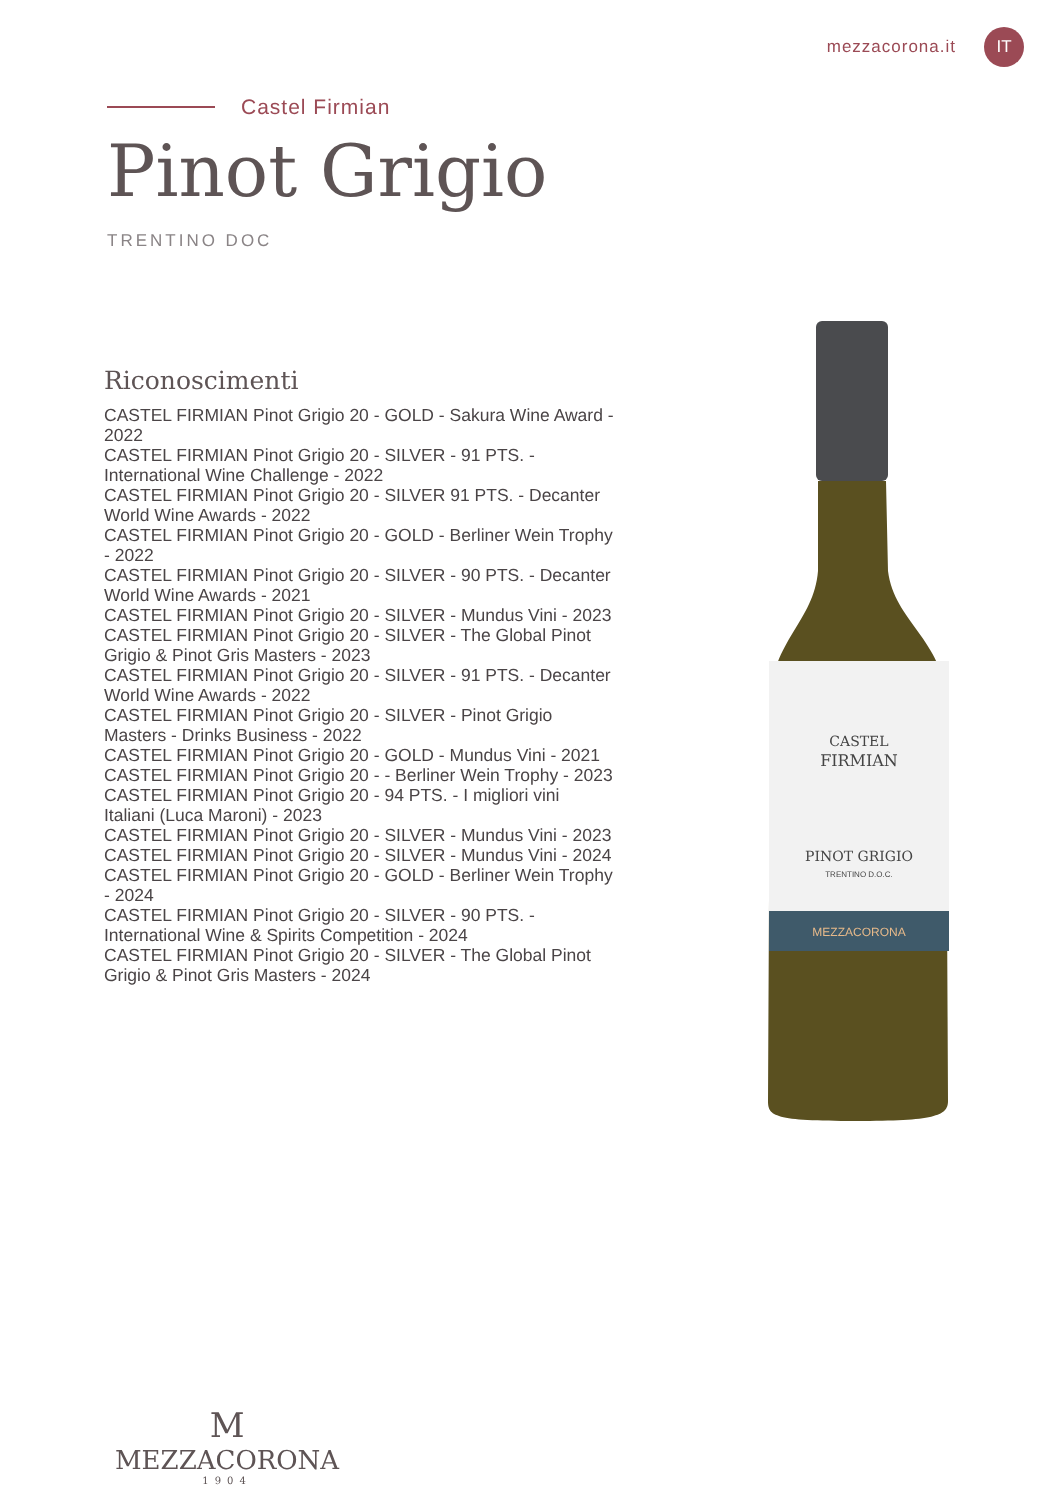mezzacorona.it IT
Castel Firmian
Pinot Grigio
TRENTINO DOC
Riconoscimenti
CASTEL FIRMIAN Pinot Grigio 20 - GOLD - Sakura Wine Award - 2022
CASTEL FIRMIAN Pinot Grigio 20 - SILVER - 91 PTS. - International Wine Challenge - 2022
CASTEL FIRMIAN Pinot Grigio 20 - SILVER 91 PTS. - Decanter World Wine Awards - 2022
CASTEL FIRMIAN Pinot Grigio 20 - GOLD - Berliner Wein Trophy - 2022
CASTEL FIRMIAN Pinot Grigio 20 - SILVER - 90 PTS. - Decanter World Wine Awards - 2021
CASTEL FIRMIAN Pinot Grigio 20 - SILVER - Mundus Vini - 2023
CASTEL FIRMIAN Pinot Grigio 20 - SILVER - The Global Pinot Grigio & Pinot Gris Masters - 2023
CASTEL FIRMIAN Pinot Grigio 20 - SILVER - 91 PTS. - Decanter World Wine Awards - 2022
CASTEL FIRMIAN Pinot Grigio 20 - SILVER - Pinot Grigio Masters - Drinks Business - 2022
CASTEL FIRMIAN Pinot Grigio 20 - GOLD - Mundus Vini - 2021
CASTEL FIRMIAN Pinot Grigio 20 - - Berliner Wein Trophy - 2023
CASTEL FIRMIAN Pinot Grigio 20 - 94 PTS. - I migliori vini Italiani (Luca Maroni) - 2023
CASTEL FIRMIAN Pinot Grigio 20 - SILVER - Mundus Vini - 2023
CASTEL FIRMIAN Pinot Grigio 20 - SILVER - Mundus Vini - 2024
CASTEL FIRMIAN Pinot Grigio 20 - GOLD - Berliner Wein Trophy - 2024
CASTEL FIRMIAN Pinot Grigio 20 - SILVER - 90 PTS. - International Wine & Spirits Competition - 2024
CASTEL FIRMIAN Pinot Grigio 20 - SILVER - The Global Pinot Grigio & Pinot Gris Masters - 2024
CASTEL
FIRMIAN
PINOT GRIGIO
TRENTINO D.O.C.
MEZZACORONA
M
MEZZACORONA
1904